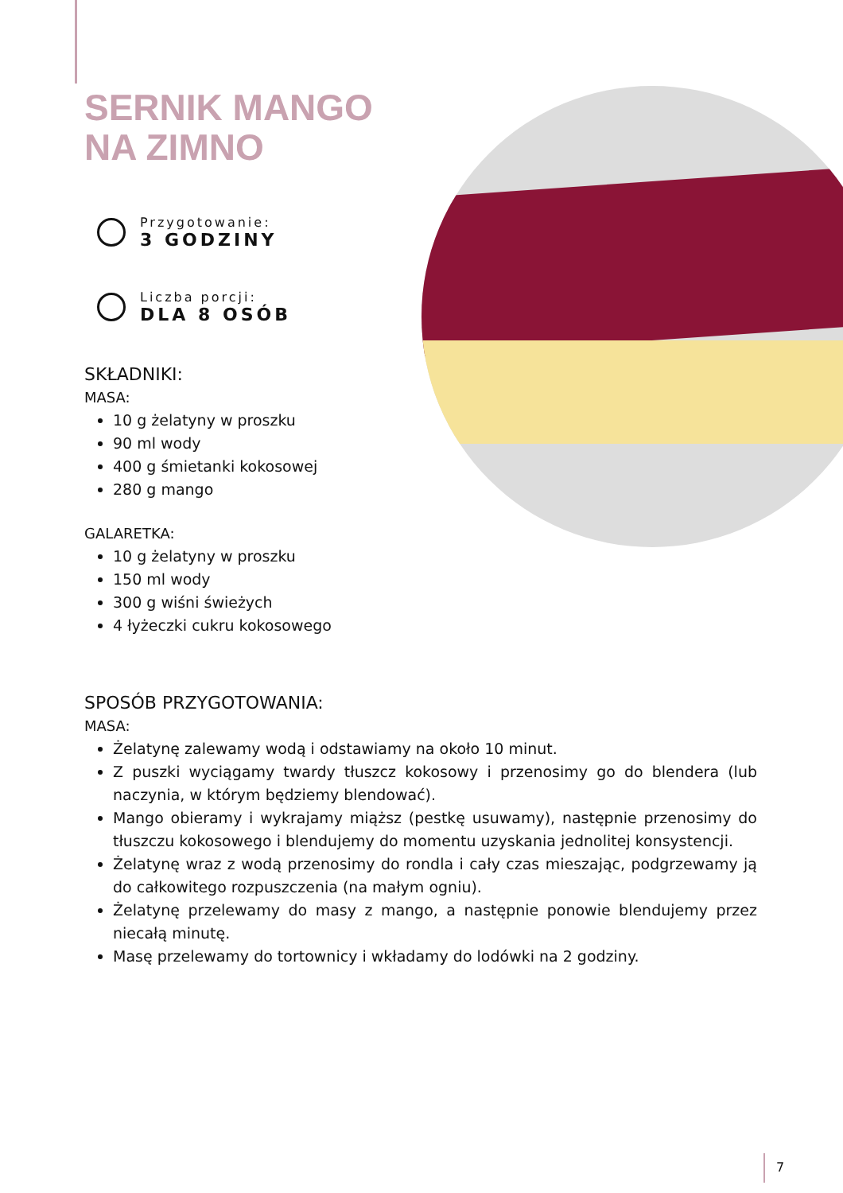SERNIK MANGO NA ZIMNO
Przygotowanie:
3 GODZINY
Liczba porcji:
DLA 8 OSÓB
SKŁADNIKI:
MASA:
10 g żelatyny w proszku
90 ml wody
400 g śmietanki kokosowej
280 g mango
GALARETKA:
10 g żelatyny w proszku
150 ml wody
300 g wiśni świeżych
4 łyżeczki cukru kokosowego
SPOSÓB PRZYGOTOWANIA:
MASA:
Żelatynę zalewamy wodą i odstawiamy na około 10 minut.
Z puszki wyciągamy twardy tłuszcz kokosowy i przenosimy go do blendera (lub naczynia, w którym będziemy blendować).
Mango obieramy i wykrajamy miąższ (pestkę usuwamy), następnie przenosimy do tłuszczu kokosowego i blendujemy do momentu uzyskania jednolitej konsystencji.
Żelatynę wraz z wodą przenosimy do rondla i cały czas mieszając, podgrzewamy ją do całkowitego rozpuszczenia (na małym ogniu).
Żelatynę przelewamy do masy z mango, a następnie ponowie blendujemy przez niecałą minutę.
Masę przelewamy do tortownicy i wkładamy do lodówki na 2 godziny.
7